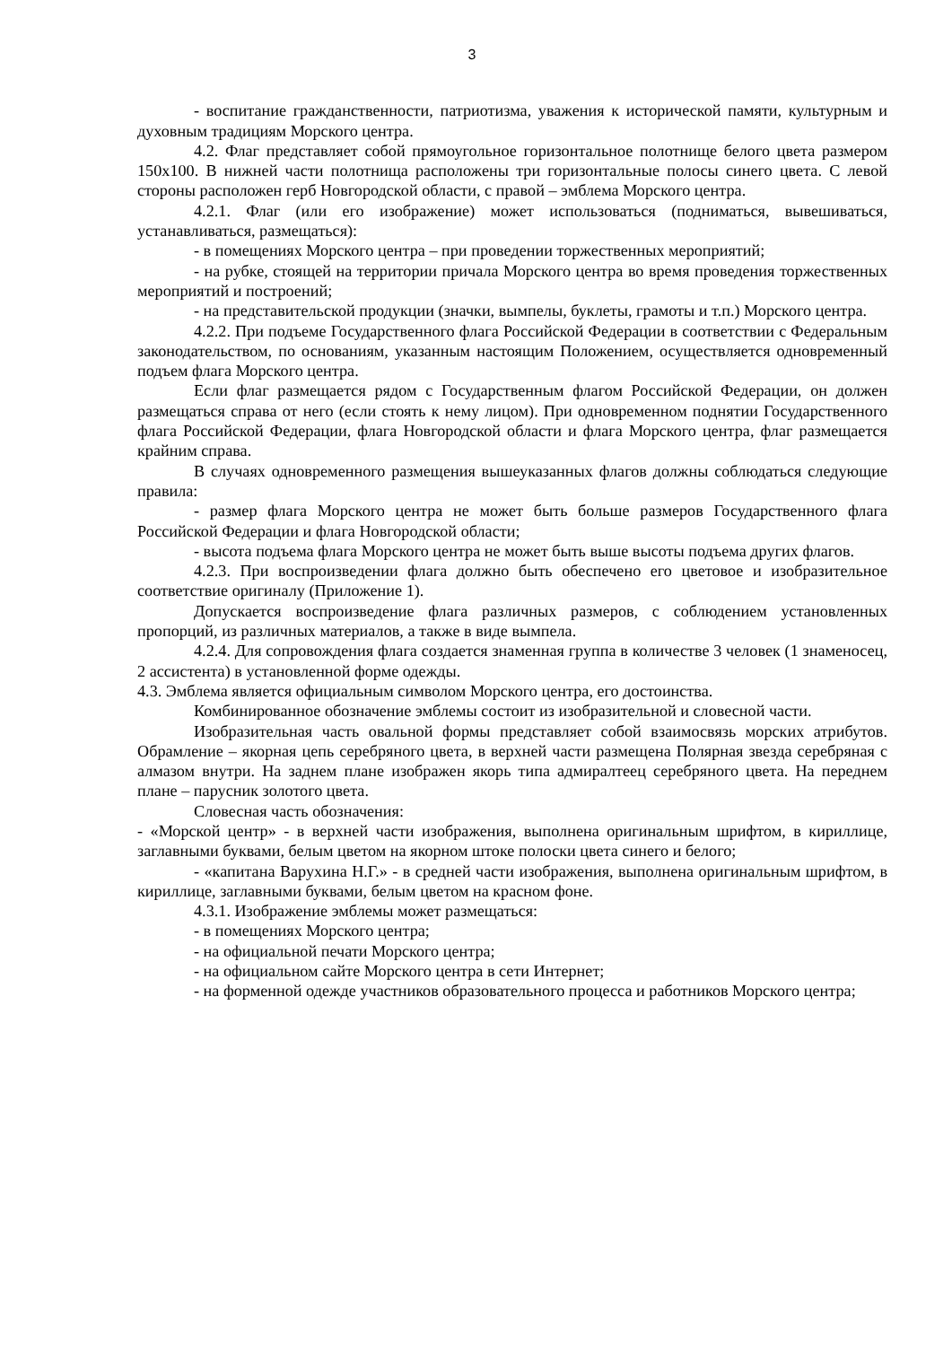3
- воспитание гражданственности, патриотизма, уважения к исторической памяти, культурным и духовным традициям Морского центра.
4.2. Флаг представляет собой прямоугольное горизонтальное полотнище белого цвета размером 150х100. В нижней части полотнища расположены три горизонтальные полосы синего цвета. С левой стороны расположен герб Новгородской области, с правой – эмблема Морского центра.
4.2.1. Флаг (или его изображение) может использоваться (подниматься, вывешиваться, устанавливаться, размещаться):
- в помещениях Морского центра – при проведении торжественных мероприятий;
- на рубке, стоящей на территории причала Морского центра во время проведения торжественных мероприятий и построений;
- на представительской продукции (значки, вымпелы, буклеты, грамоты и т.п.) Морского центра.
4.2.2. При подъеме Государственного флага Российской Федерации в соответствии с Федеральным законодательством, по основаниям, указанным настоящим Положением, осуществляется одновременный подъем флага Морского центра.
Если флаг размещается рядом с Государственным флагом Российской Федерации, он должен размещаться справа от него (если стоять к нему лицом). При одновременном поднятии Государственного флага Российской Федерации, флага Новгородской области и флага Морского центра, флаг размещается крайним справа.
В случаях одновременного размещения вышеуказанных флагов должны соблюдаться следующие правила:
- размер флага Морского центра не может быть больше размеров Государственного флага Российской Федерации и флага Новгородской области;
- высота подъема флага Морского центра не может быть выше высоты подъема других флагов.
4.2.3. При воспроизведении флага должно быть обеспечено его цветовое и изобразительное соответствие оригиналу (Приложение 1).
Допускается воспроизведение флага различных размеров, с соблюдением установленных пропорций, из различных материалов, а также в виде вымпела.
4.2.4. Для сопровождения флага создается знаменная группа в количестве 3 человек (1 знаменосец, 2 ассистента) в установленной форме одежды.
4.3. Эмблема является официальным символом Морского центра, его достоинства.
Комбинированное обозначение эмблемы состоит из изобразительной и словесной части.
Изобразительная часть овальной формы представляет собой взаимосвязь морских атрибутов. Обрамление – якорная цепь серебряного цвета, в верхней части размещена Полярная звезда серебряная с алмазом внутри. На заднем плане изображен якорь типа адмиралтеец серебряного цвета. На переднем плане – парусник золотого цвета.
Словесная часть обозначения:
- «Морской центр» - в верхней части изображения, выполнена оригинальным шрифтом, в кириллице, заглавными буквами, белым цветом на якорном штоке полоски цвета синего и белого;
- «капитана Варухина Н.Г.» - в средней части изображения, выполнена оригинальным шрифтом, в кириллице, заглавными буквами, белым цветом на красном фоне.
4.3.1. Изображение эмблемы может размещаться:
- в помещениях Морского центра;
- на официальной печати Морского центра;
- на официальном сайте Морского центра в сети Интернет;
- на форменной одежде участников образовательного процесса и работников Морского центра;